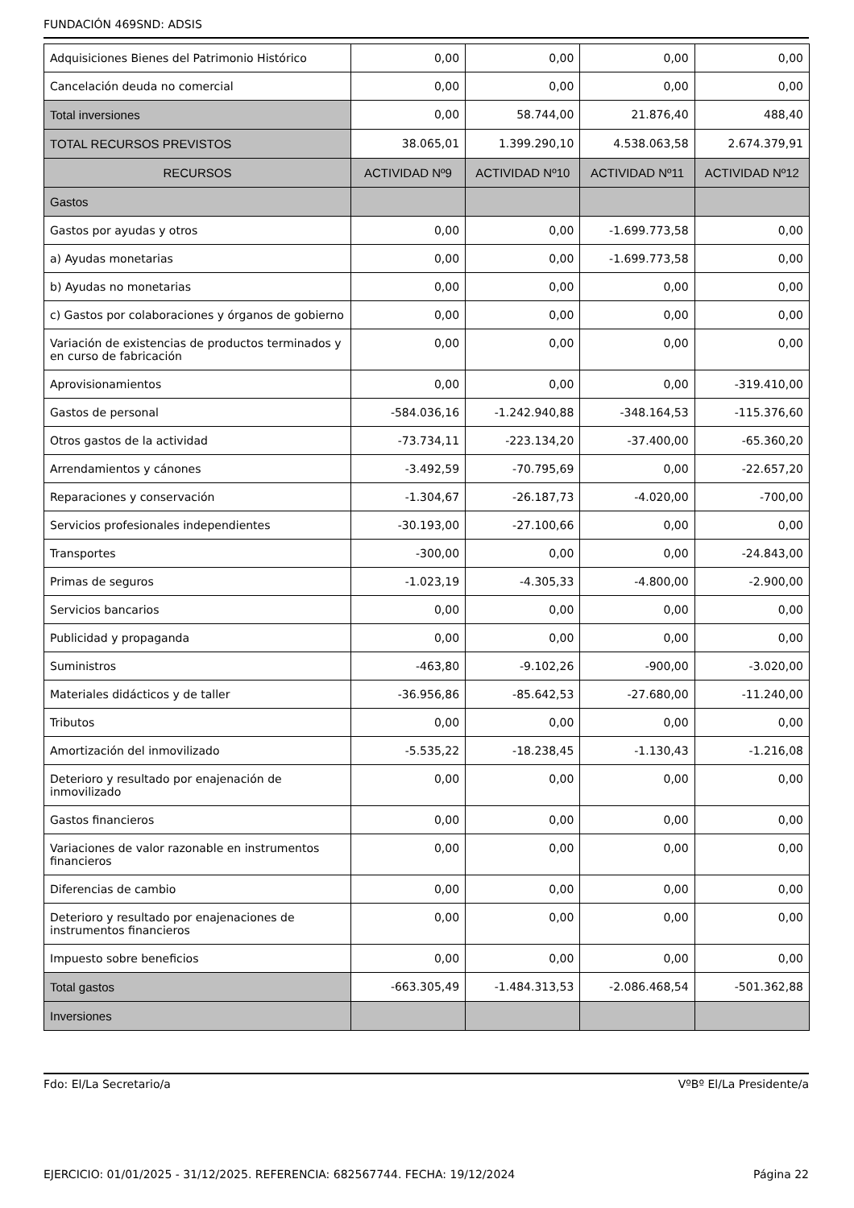FUNDACIÓN 469SND: ADSIS
| Adquisiciones Bienes del Patrimonio Histórico | 0,00 | 0,00 | 0,00 | 0,00 |
| Cancelación deuda no comercial | 0,00 | 0,00 | 0,00 | 0,00 |
| Total inversiones | 0,00 | 58.744,00 | 21.876,40 | 488,40 |
| TOTAL RECURSOS PREVISTOS | 38.065,01 | 1.399.290,10 | 4.538.063,58 | 2.674.379,91 |
| RECURSOS | ACTIVIDAD Nº9 | ACTIVIDAD Nº10 | ACTIVIDAD Nº11 | ACTIVIDAD Nº12 |
| Gastos | | | | |
| Gastos por ayudas y otros | 0,00 | 0,00 | -1.699.773,58 | 0,00 |
| a) Ayudas monetarias | 0,00 | 0,00 | -1.699.773,58 | 0,00 |
| b) Ayudas no monetarias | 0,00 | 0,00 | 0,00 | 0,00 |
| c) Gastos por colaboraciones y órganos de gobierno | 0,00 | 0,00 | 0,00 | 0,00 |
| Variación de existencias de productos terminados y en curso de fabricación | 0,00 | 0,00 | 0,00 | 0,00 |
| Aprovisionamientos | 0,00 | 0,00 | 0,00 | -319.410,00 |
| Gastos de personal | -584.036,16 | -1.242.940,88 | -348.164,53 | -115.376,60 |
| Otros gastos de la actividad | -73.734,11 | -223.134,20 | -37.400,00 | -65.360,20 |
| Arrendamientos y cánones | -3.492,59 | -70.795,69 | 0,00 | -22.657,20 |
| Reparaciones y conservación | -1.304,67 | -26.187,73 | -4.020,00 | -700,00 |
| Servicios profesionales independientes | -30.193,00 | -27.100,66 | 0,00 | 0,00 |
| Transportes | -300,00 | 0,00 | 0,00 | -24.843,00 |
| Primas de seguros | -1.023,19 | -4.305,33 | -4.800,00 | -2.900,00 |
| Servicios bancarios | 0,00 | 0,00 | 0,00 | 0,00 |
| Publicidad y propaganda | 0,00 | 0,00 | 0,00 | 0,00 |
| Suministros | -463,80 | -9.102,26 | -900,00 | -3.020,00 |
| Materiales didácticos y de taller | -36.956,86 | -85.642,53 | -27.680,00 | -11.240,00 |
| Tributos | 0,00 | 0,00 | 0,00 | 0,00 |
| Amortización del inmovilizado | -5.535,22 | -18.238,45 | -1.130,43 | -1.216,08 |
| Deterioro y resultado por enajenación de inmovilizado | 0,00 | 0,00 | 0,00 | 0,00 |
| Gastos financieros | 0,00 | 0,00 | 0,00 | 0,00 |
| Variaciones de valor razonable en instrumentos financieros | 0,00 | 0,00 | 0,00 | 0,00 |
| Diferencias de cambio | 0,00 | 0,00 | 0,00 | 0,00 |
| Deterioro y resultado por enajenaciones de instrumentos financieros | 0,00 | 0,00 | 0,00 | 0,00 |
| Impuesto sobre beneficios | 0,00 | 0,00 | 0,00 | 0,00 |
| Total gastos | -663.305,49 | -1.484.313,53 | -2.086.468,54 | -501.362,88 |
| Inversiones | | | | |
Fdo: El/La Secretario/a VºBº El/La Presidente/a
EJERCICIO: 01/01/2025 - 31/12/2025. REFERENCIA: 682567744. FECHA: 19/12/2024 Página 22